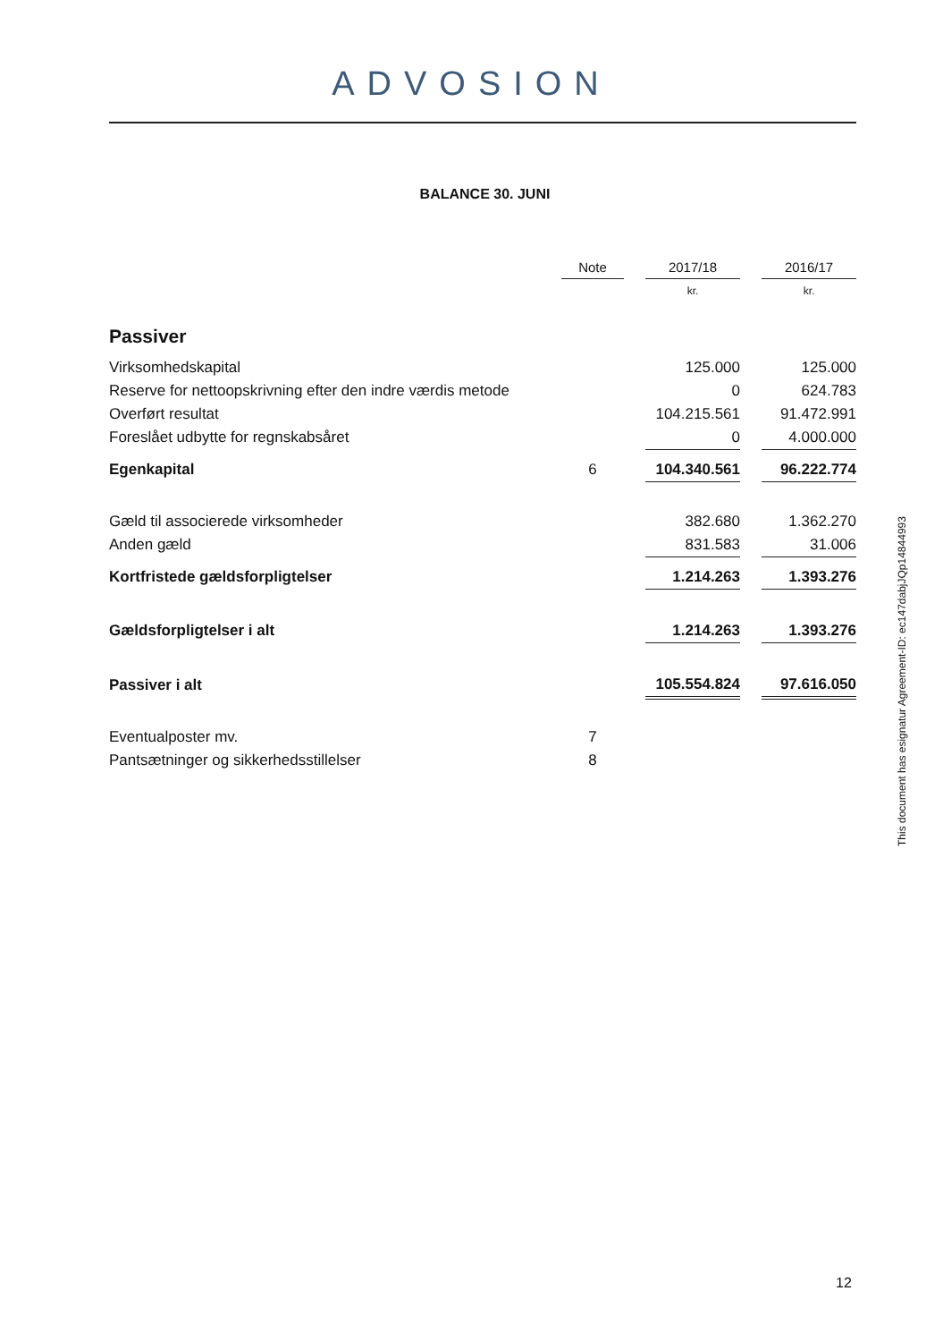ADVOSION
BALANCE 30. JUNI
| | Note | | 2017/18 | | 2016/17 |
| | | | kr. | | kr. |
| Passiver | | | | | |
| Virksomhedskapital | | | 125.000 | | 125.000 |
| Reserve for nettoopskrivning efter den indre værdis metode | | | 0 | | 624.783 |
| Overført resultat | | | 104.215.561 | | 91.472.991 |
| Foreslået udbytte for regnskabsåret | | | 0 | | 4.000.000 |
| Egenkapital | 6 | | 104.340.561 | | 96.222.774 |
| Gæld til associerede virksomheder | | | 382.680 | | 1.362.270 |
| Anden gæld | | | 831.583 | | 31.006 |
| Kortfristede gældsforpligtelser | | | 1.214.263 | | 1.393.276 |
| Gældsforpligtelser i alt | | | 1.214.263 | | 1.393.276 |
| Passiver i alt | | | 105.554.824 | | 97.616.050 |
| Eventualposter mv. | 7 | | | | |
| Pantsætninger og sikkerhedsstillelser | 8 | | | | |
This document has esignatur Agreement-ID: ec147dabjJQp14844993
12